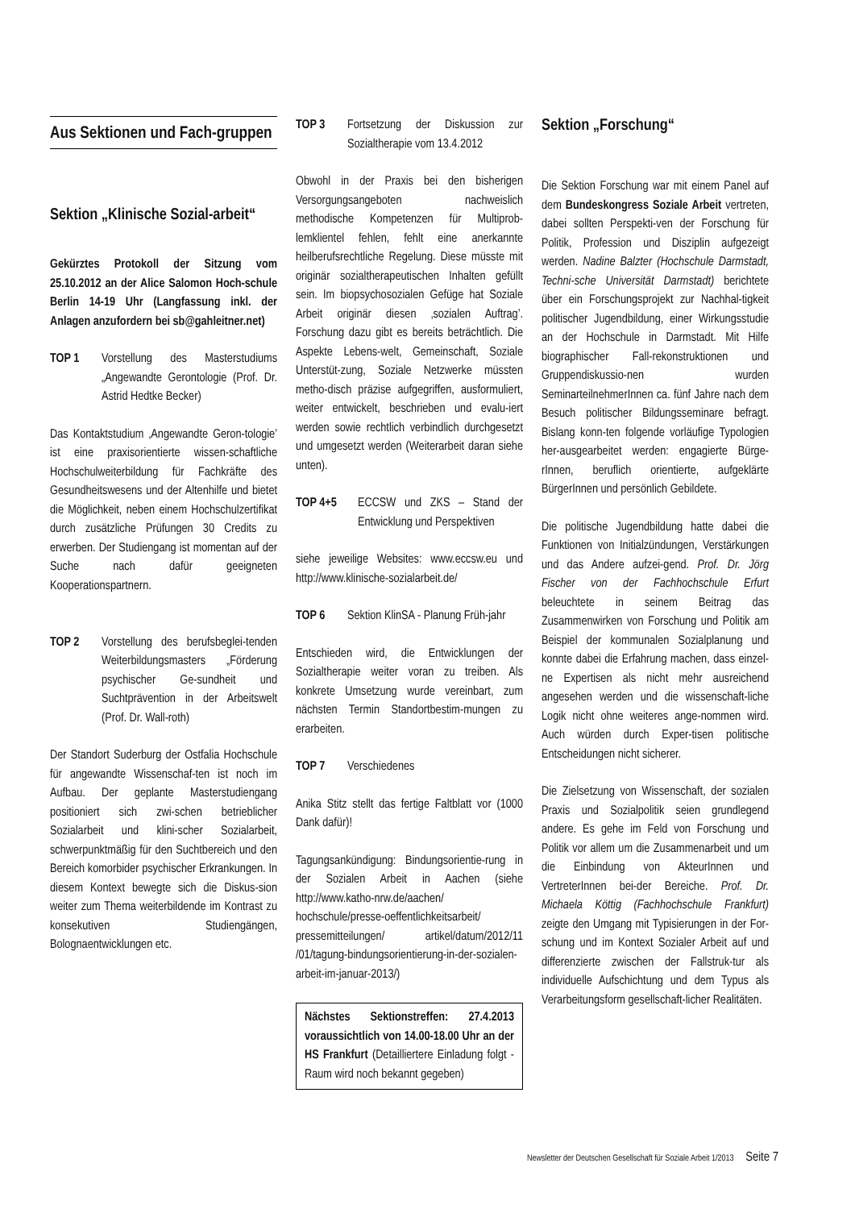Aus Sektionen und Fach-gruppen
Sektion „Klinische Sozial-arbeit“
Gekürztes Protokoll der Sitzung vom 25.10.2012 an der Alice Salomon Hoch-schule Berlin 14-19 Uhr (Langfassung inkl. der Anlagen anzufordern bei sb@gahleitner.net)
TOP 1 Vorstellung des Masterstudiums „Angewandte Gerontologie (Prof. Dr. Astrid Hedtke Becker)
Das Kontaktstudium ‚Angewandte Geron-tologie’ ist eine praxisorientierte wissen-schaftliche Hochschulweiterbildung für Fachkräfte des Gesundheitswesens und der Altenhilfe und bietet die Möglichkeit, neben einem Hochschulzertifikat durch zusätzliche Prüfungen 30 Credits zu erwerben. Der Studiengang ist momentan auf der Suche nach dafür geeigneten Kooperationspartnern.
TOP 2 Vorstellung des berufsbeglei-tenden Weiterbildungsmasters „Förderung psychischer Ge-sundheit und Suchtprävention in der Arbeitswelt (Prof. Dr. Wall-roth)
Der Standort Suderburg der Ostfalia Hochschule für angewandte Wissenschaf-ten ist noch im Aufbau. Der geplante Masterstudiengang positioniert sich zwi-schen betrieblicher Sozialarbeit und klini-scher Sozialarbeit, schwerpunktmäßig für den Suchtbereich und den Bereich komorbider psychischer Erkrankungen. In diesem Kontext bewegte sich die Diskus-sion weiter zum Thema weiterbildende im Kontrast zu konsekutiven Studiengängen, Bolognaentwicklungen etc.
TOP 3 Fortsetzung der Diskussion zur Sozialtherapie vom 13.4.2012
Obwohl in der Praxis bei den bisherigen Versorgungsangeboten nachweislich methodische Kompetenzen für Multiprob-lemklientel fehlen, fehlt eine anerkannte heilberufsrechtliche Regelung. Diese müsste mit originär sozialtherapeutischen Inhalten gefüllt sein. Im biopsychosozialen Gefüge hat Soziale Arbeit originär diesen ‚sozialen Auftrag’. Forschung dazu gibt es bereits beträchtlich. Die Aspekte Lebens-welt, Gemeinschaft, Soziale Unterstüt-zung, Soziale Netzwerke müssten metho-disch präzise aufgegriffen, ausformuliert, weiter entwickelt, beschrieben und evalu-iert werden sowie rechtlich verbindlich durchgesetzt und umgesetzt werden (Weiterarbeit daran siehe unten).
TOP 4+5 ECCSW und ZKS – Stand der Entwicklung und Perspektiven
siehe jeweilige Websites: www.eccsw.eu und http://www.klinische-sozialarbeit.de/
TOP 6 Sektion KlinSA - Planung Früh-jahr
Entschieden wird, die Entwicklungen der Sozialtherapie weiter voran zu treiben. Als konkrete Umsetzung wurde vereinbart, zum nächsten Termin Standortbestim-mungen zu erarbeiten.
TOP 7 Verschiedenes
Anika Stitz stellt das fertige Faltblatt vor (1000 Dank dafür)!
Tagungsankündigung: Bindungsorientie-rung in der Sozialen Arbeit in Aachen (siehe http://www.katho-nrw.de/aachen/ hochschule/presse-oeffentlichkeitsarbeit/ pressemitteilungen/ artikel/datum/2012/11 /01/tagung-bindungsorientierung-in-der-sozialen-arbeit-im-januar-2013/)
Nächstes Sektionstreffen: 27.4.2013 voraussichtlich von 14.00-18.00 Uhr an der HS Frankfurt (Detailliertere Einladung folgt - Raum wird noch bekannt gegeben)
Sektion „Forschung“
Die Sektion Forschung war mit einem Panel auf dem Bundeskongress Soziale Arbeit vertreten, dabei sollten Perspekti-ven der Forschung für Politik, Profession und Disziplin aufgezeigt werden. Nadine Balzter (Hochschule Darmstadt, Techni-sche Universität Darmstadt) berichtete über ein Forschungsprojekt zur Nachhal-tigkeit politischer Jugendbildung, einer Wirkungsstudie an der Hochschule in Darmstadt. Mit Hilfe biographischer Fall-rekonstruktionen und Gruppendiskussio-nen wurden SeminarteilnehmerInnen ca. fünf Jahre nach dem Besuch politischer Bildungsseminare befragt. Bislang konn-ten folgende vorläufige Typologien her-ausgearbeitet werden: engagierte Bürge-rInnen, beruflich orientierte, aufgeklärte BürgerInnen und persönlich Gebildete.
Die politische Jugendbildung hatte dabei die Funktionen von Initialzündungen, Verstärkungen und das Andere aufzei-gend. Prof. Dr. Jörg Fischer von der Fachhochschule Erfurt beleuchtete in seinem Beitrag das Zusammenwirken von Forschung und Politik am Beispiel der kommunalen Sozialplanung und konnte dabei die Erfahrung machen, dass einzel-ne Expertisen als nicht mehr ausreichend angesehen werden und die wissenschaft-liche Logik nicht ohne weiteres ange-nommen wird. Auch würden durch Exper-tisen politische Entscheidungen nicht sicherer.
Die Zielsetzung von Wissenschaft, der sozialen Praxis und Sozialpolitik seien grundlegend andere. Es gehe im Feld von Forschung und Politik vor allem um die Zusammenarbeit und um die Einbindung von AkteurInnen und VertreterInnen bei-der Bereiche. Prof. Dr. Michaela Köttig (Fachhochschule Frankfurt) zeigte den Umgang mit Typisierungen in der For-schung und im Kontext Sozialer Arbeit auf und differenzierte zwischen der Fallstruk-tur als individuelle Aufschichtung und dem Typus als Verarbeitungsform gesellschaft-licher Realitäten.
Newsletter der Deutschen Gesellschaft für Soziale Arbeit 1/2013 Seite 7